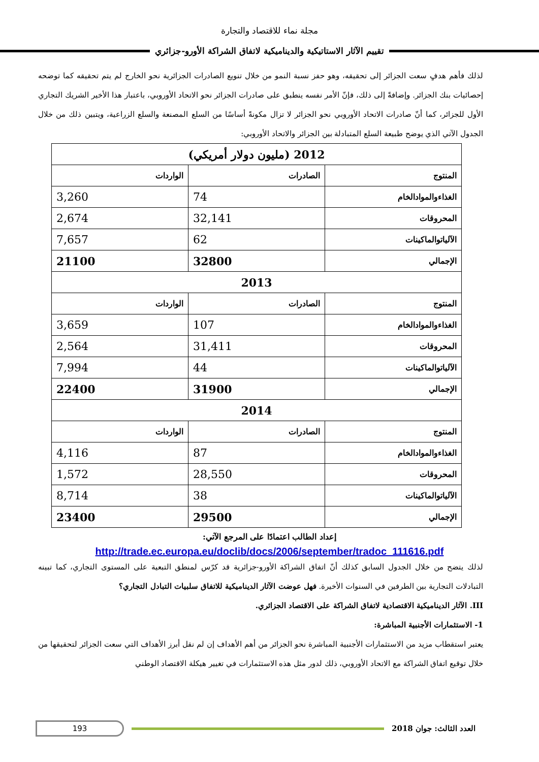مجلة نماء للاقتصاد والتجارة
تقييم الآثار الاستاتيكية والديناميكية لاتفاق الشراكة الأورو-جزائري
لذلك فأهم هدفٍ سعت الجزائر إلى تحقيقه، وهو حفز نسبة النمو من خلال تنويع الصادرات الجزائرية نحو الخارج لم يتم تحقيقه كما توضحه إحصائيات بنك الجزائر. وإضافةً إلى ذلك، فإنّ الأمر نفسه ينطبق على صادرات الجزائر نحو الاتحاد الأوروبي، باعتبار هذا الأخير الشريك التجاري الأول للجزائر، كما أنّ صادرات الاتحاد الأوروبي نحو الجزائر لا تزال مكونةً أساسًا من السلع المصنعة والسلع الزراعية، ويتبين ذلك من خلال الجدول الآتي الذي يوضح طبيعة السلع المتبادلة بين الجزائر والاتحاد الأوروبي:
| 2012 (مليون دولار أمريكي) | | |
| المنتوج | الصادرات | الواردات |
| الغذاءوالموادالخام | 74 | 3,260 |
| المحروقات | 32,141 | 2,674 |
| الآلياتوالماكينات | 62 | 7,657 |
| الإجمالي | 32800 | 21100 |
| 2013 | | |
| المنتوج | الصادرات | الواردات |
| الغذاءوالموادالخام | 107 | 3,659 |
| المحروقات | 31,411 | 2,564 |
| الآلياتوالماكينات | 44 | 7,994 |
| الإجمالي | 31900 | 22400 |
| 2014 | | |
| المنتوج | الصادرات | الواردات |
| الغذاءوالموادالخام | 87 | 4,116 |
| المحروقات | 28,550 | 1,572 |
| الآلياتوالماكينات | 38 | 8,714 |
| الإجمالي | 29500 | 23400 |
إعداد الطالب اعتمادًا على المرجع الآتي:
http://trade.ec.europa.eu/doclib/docs/2006/september/tradoc_111616.pdf
لذلك يتضح من خلال الجدول السابق كذلك أنّ اتفاق الشراكة الأورو-جزائرية قد كرّس لمنطق التبعية على المستوى التجاري، كما تبينه التبادلات التجارية بين الطرفين في السنوات الأخيرة. فهل عوضت الآثار الديناميكية للاتفاق سلبيات التبادل التجاري؟
III. الآثار الديناميكية الاقتصادية لاتفاق الشراكة على الاقتصاد الجزائري.
1- الاستثمارات الأجنبية المباشرة:
يعتبر استقطاب مزيد من الاستثمارات الأجنبية المباشرة نحو الجزائر من أهم الأهداف إن لم نقل أبرز الأهداف التي سعت الجزائر لتحقيقها من خلال توقيع اتفاق الشراكة مع الاتحاد الأوروبي، ذلك لدور مثل هذه الاستثمارات في تغيير هيكلة الاقتصاد الوطني
193
العدد الثالث: جوان 2018